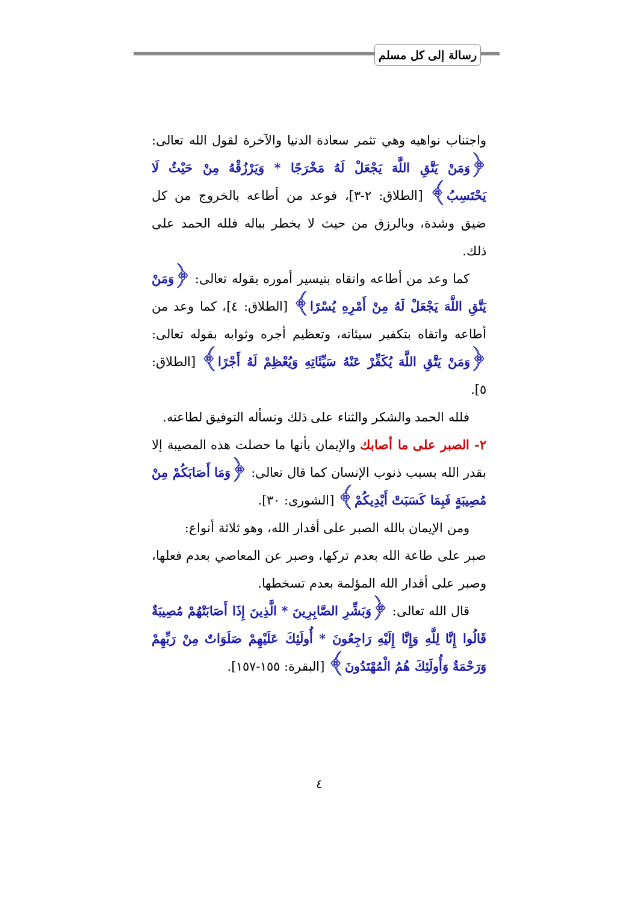رسالة إلى كل مسلم
واجتناب نواهيه وهي تثمر سعادة الدنيا والآخرة لقول الله تعالى: ﴿وَمَنْ يَتَّقِ اللَّهَ يَجْعَلْ لَهُ مَخْرَجًا * وَيَرْزُقْهُ مِنْ حَيْثُ لَا يَحْتَسِبُ﴾ [الطلاق: ٢-٣]، فوعد من أطاعه بالخروج من كل ضيق وشدة، وبالرزق من حيث لا يخطر بباله فلله الحمد على ذلك.
كما وعد من أطاعه واتقاه بتيسير أموره بقوله تعالى: ﴿وَمَنْ يَتَّقِ اللَّهَ يَجْعَلْ لَهُ مِنْ أَمْرِهِ يُسْرًا﴾ [الطلاق: ٤]، كما وعد من أطاعه واتقاه بتكفير سيئاته، وتعظيم أجره وثوابه بقوله تعالى: ﴿وَمَنْ يَتَّقِ اللَّهَ يُكَفِّرْ عَنْهُ سَيِّئَاتِهِ وَيُعْظِمْ لَهُ أَجْرًا﴾ [الطلاق: ٥].
فلله الحمد والشكر والثناء على ذلك ونسأله التوفيق لطاعته.
٢- الصبر على ما أصابك والإيمان بأنها ما حصلت هذه المصيبة إلا بقدر الله بسبب ذنوب الإنسان كما قال تعالى: ﴿وَمَا أَصَابَكُمْ مِنْ مُصِيبَةٍ فَبِمَا كَسَبَتْ أَيْدِيكُمْ﴾ [الشورى: ٣٠].
ومن الإيمان بالله الصبر على أقدار الله، وهو ثلاثة أنواع:
صبر على طاعة الله بعدم تركها، وصبر عن المعاصي بعدم فعلها، وصبر على أقدار الله المؤلمة بعدم تسخطها.
قال الله تعالى: ﴿وَبَشِّرِ الصَّابِرِينَ * الَّذِينَ إِذَا أَصَابَتْهُمْ مُصِيبَةٌ قَالُوا إِنَّا لِلَّهِ وَإِنَّا إِلَيْهِ رَاجِعُونَ * أُولَئِكَ عَلَيْهِمْ صَلَوَاتٌ مِنْ رَبِّهِمْ وَرَحْمَةٌ وَأُولَئِكَ هُمُ الْمُهْتَدُونَ﴾ [البقرة: ١٥٥-١٥٧].
٤